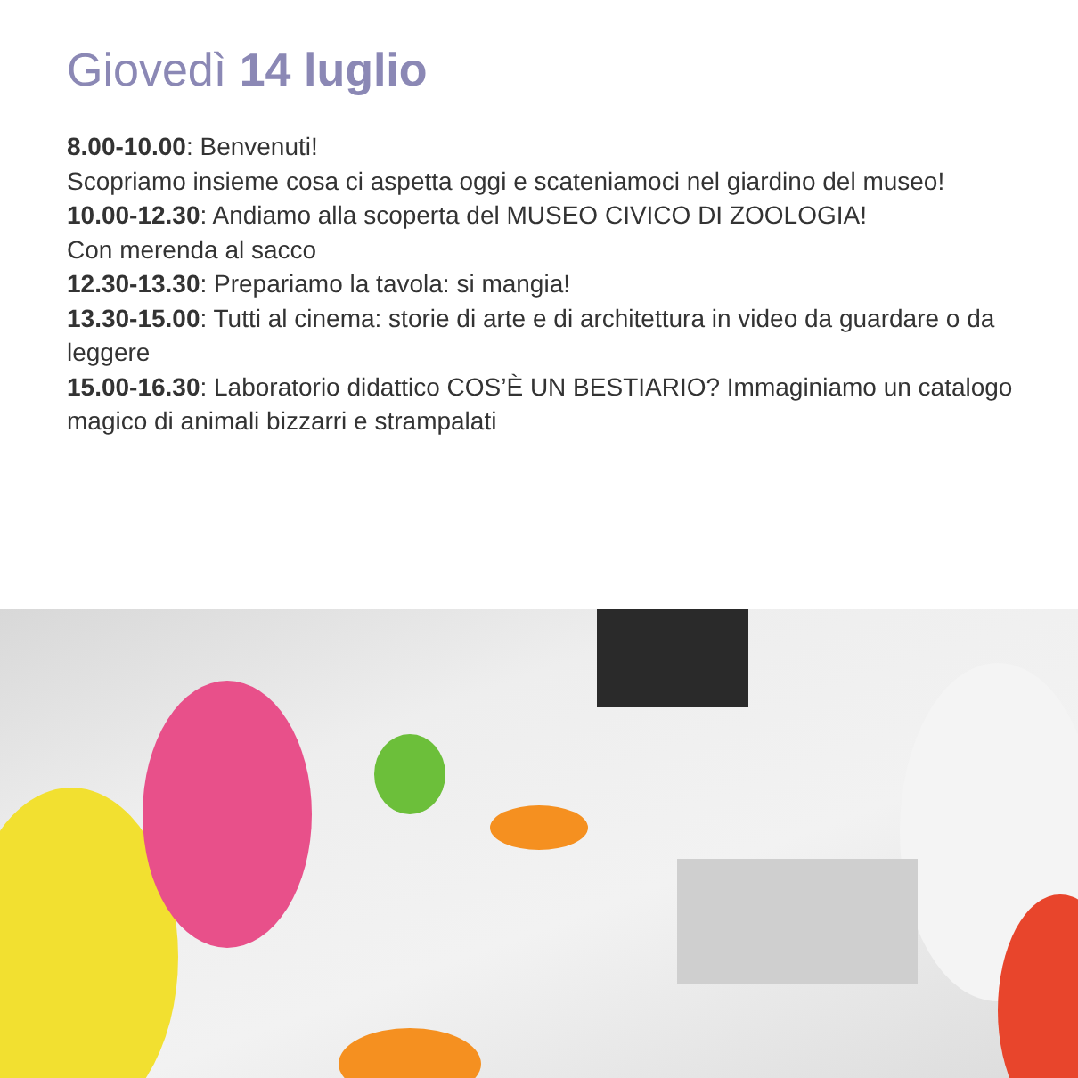Giovedì 14 luglio
8.00-10.00: Benvenuti!
Scopriamo insieme cosa ci aspetta oggi e scateniamoci nel giardino del museo!
10.00-12.30: Andiamo alla scoperta del MUSEO CIVICO DI ZOOLOGIA!
Con merenda al sacco
12.30-13.30: Prepariamo la tavola: si mangia!
13.30-15.00: Tutti al cinema: storie di arte e di architettura in video da guardare o da leggere
15.00-16.30: Laboratorio didattico COS’È UN BESTIARIO? Immaginiamo un catalogo magico di animali bizzarri e strampalati